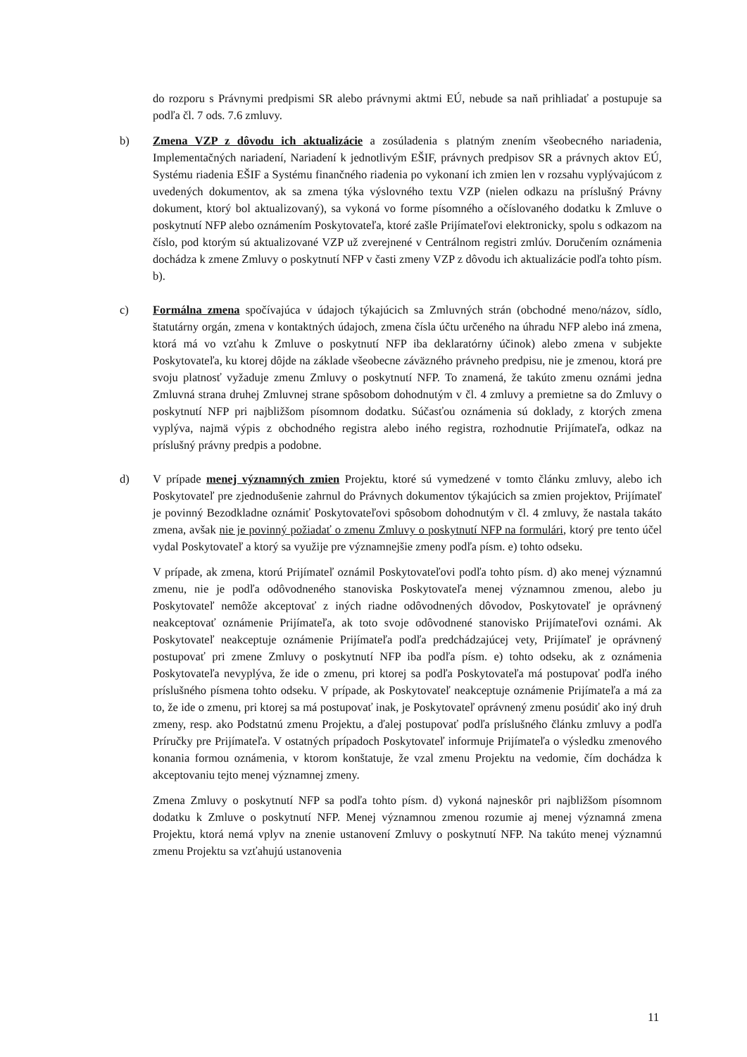do rozporu s Právnymi predpismi SR alebo právnymi aktmi EÚ, nebude sa naň prihliadať a postupuje sa podľa čl. 7 ods. 7.6 zmluvy.
b) Zmena VZP z dôvodu ich aktualizácie a zosúladenia s platným znením všeobecného nariadenia, Implementačných nariadení, Nariadení k jednotlivým EŠIF, právnych predpisov SR a právnych aktov EÚ, Systému riadenia EŠIF a Systému finančného riadenia po vykonaní ich zmien len v rozsahu vyplývajúcom z uvedených dokumentov, ak sa zmena týka výslovného textu VZP (nielen odkazu na príslušný Právny dokument, ktorý bol aktualizovaný), sa vykoná vo forme písomného a očíslovaného dodatku k Zmluve o poskytnutí NFP alebo oznámením Poskytovateľa, ktoré zašle Prijímateľovi elektronicky, spolu s odkazom na číslo, pod ktorým sú aktualizované VZP už zverejnené v Centrálnom registri zmlúv. Doručením oznámenia dochádza k zmene Zmluvy o poskytnutí NFP v časti zmeny VZP z dôvodu ich aktualizácie podľa tohto písm. b).
c) Formálna zmena spočívajúca v údajoch týkajúcich sa Zmluvných strán (obchodné meno/názov, sídlo, štatutárny orgán, zmena v kontaktných údajoch, zmena čísla účtu určeného na úhradu NFP alebo iná zmena, ktorá má vo vzťahu k Zmluve o poskytnutí NFP iba deklaratórny účinok) alebo zmena v subjekte Poskytovateľa, ku ktorej dôjde na základe všeobecne záväzného právneho predpisu, nie je zmenou, ktorá pre svoju platnosť vyžaduje zmenu Zmluvy o poskytnutí NFP. To znamená, že takúto zmenu oznámi jedna Zmluvná strana druhej Zmluvnej strane spôsobom dohodnutým v čl. 4 zmluvy a premietne sa do Zmluvy o poskytnutí NFP pri najbližšom písomnom dodatku. Súčasťou oznámenia sú doklady, z ktorých zmena vyplýva, najmä výpis z obchodného registra alebo iného registra, rozhodnutie Prijímateľa, odkaz na príslušný právny predpis a podobne.
d) V prípade menej významných zmien Projektu, ktoré sú vymedzené v tomto článku zmluvy, alebo ich Poskytovateľ pre zjednodušenie zahrnul do Právnych dokumentov týkajúcich sa zmien projektov, Prijímateľ je povinný Bezodkladne oznámiť Poskytovateľovi spôsobom dohodnutým v čl. 4 zmluvy, že nastala takáto zmena, avšak nie je povinný požiadať o zmenu Zmluvy o poskytnutí NFP na formulári, ktorý pre tento účel vydal Poskytovateľ a ktorý sa využije pre významnejšie zmeny podľa písm. e) tohto odseku.
V prípade, ak zmena, ktorú Prijímateľ oznámil Poskytovateľovi podľa tohto písm. d) ako menej významnú zmenu, nie je podľa odôvodneného stanoviska Poskytovateľa menej významnou zmenou, alebo ju Poskytovateľ nemôže akceptovať z iných riadne odôvodnených dôvodov, Poskytovateľ je oprávnený neakceptovať oznámenie Prijímateľa, ak toto svoje odôvodnené stanovisko Prijímateľovi oznámi. Ak Poskytovateľ neakceptuje oznámenie Prijímateľa podľa predchádzajúcej vety, Prijímateľ je oprávnený postupovať pri zmene Zmluvy o poskytnutí NFP iba podľa písm. e) tohto odseku, ak z oznámenia Poskytovateľa nevyplýva, že ide o zmenu, pri ktorej sa podľa Poskytovateľa má postupovať podľa iného príslušného písmena tohto odseku. V prípade, ak Poskytovateľ neakceptuje oznámenie Prijímateľa a má za to, že ide o zmenu, pri ktorej sa má postupovať inak, je Poskytovateľ oprávnený zmenu posúdiť ako iný druh zmeny, resp. ako Podstatnú zmenu Projektu, a ďalej postupovať podľa príslušného článku zmluvy a podľa Príručky pre Prijímateľa. V ostatných prípadoch Poskytovateľ informuje Prijímateľa o výsledku zmenového konania formou oznámenia, v ktorom konštatuje, že vzal zmenu Projektu na vedomie, čím dochádza k akceptovaniu tejto menej významnej zmeny.
Zmena Zmluvy o poskytnutí NFP sa podľa tohto písm. d) vykoná najneskôr pri najbližšom písomnom dodatku k Zmluve o poskytnutí NFP. Menej významnou zmenou rozumie aj menej významná zmena Projektu, ktorá nemá vplyv na znenie ustanovení Zmluvy o poskytnutí NFP. Na takúto menej významnú zmenu Projektu sa vzťahujú ustanovenia
11